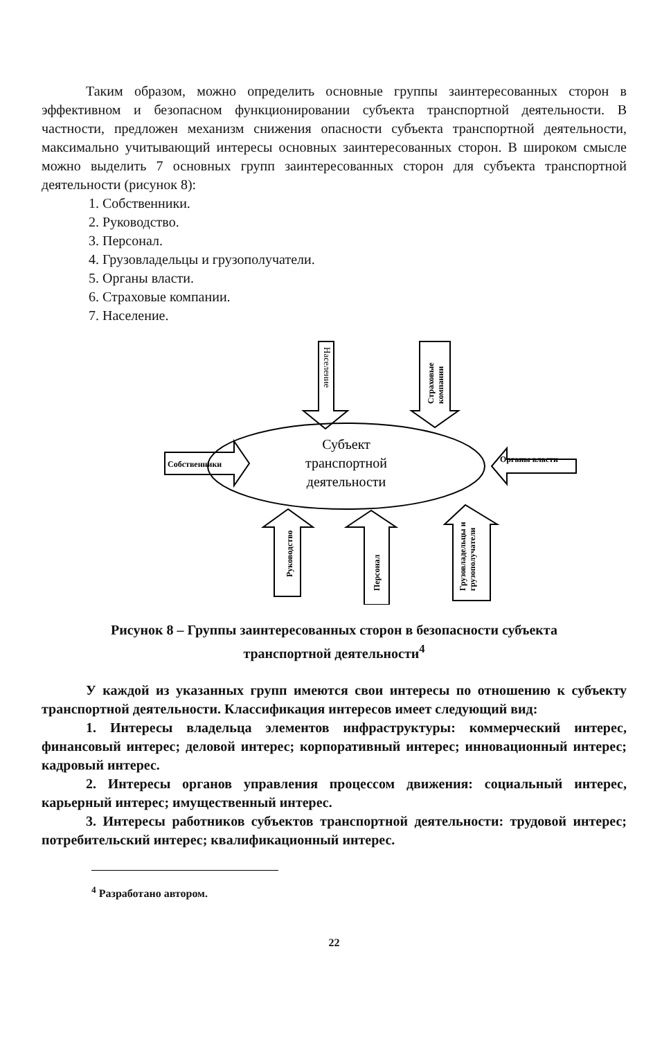Таким образом, можно определить основные группы заинтересованных сторон в эффективном и безопасном функционировании субъекта транспортной деятельности. В частности, предложен механизм снижения опасности субъекта транспортной деятельности, максимально учитывающий интересы основных заинтересованных сторон. В широком смысле можно выделить 7 основных групп заинтересованных сторон для субъекта транспортной деятельности (рисунок 8):
1. Собственники.
2. Руководство.
3. Персонал.
4. Грузовладельцы и грузополучатели.
5. Органы власти.
6. Страховые компании.
7. Население.
Субъект
транспортной
деятельности
Собственники
Органы власти
Население
Страховые
компании
Руководство
Персонал
Грузовладельцы и
грузополучатели
Рисунок 8 – Группы заинтересованных сторон в безопасности субъекта
транспортной деятельности<sup>4</sup>
У каждой из указанных групп имеются свои интересы по отношению к субъекту транспортной деятельности. Классификация интересов имеет следующий вид:
1. Интересы владельца элементов инфраструктуры: коммерческий интерес, финансовый интерес; деловой интерес; корпоративный интерес; инновационный интерес; кадровый интерес.
2. Интересы органов управления процессом движения: социальный интерес, карьерный интерес; имущественный интерес.
3. Интересы работников субъектов транспортной деятельности: трудовой интерес; потребительский интерес; квалификационный интерес.
<sup>4</sup> Разработано автором.
22